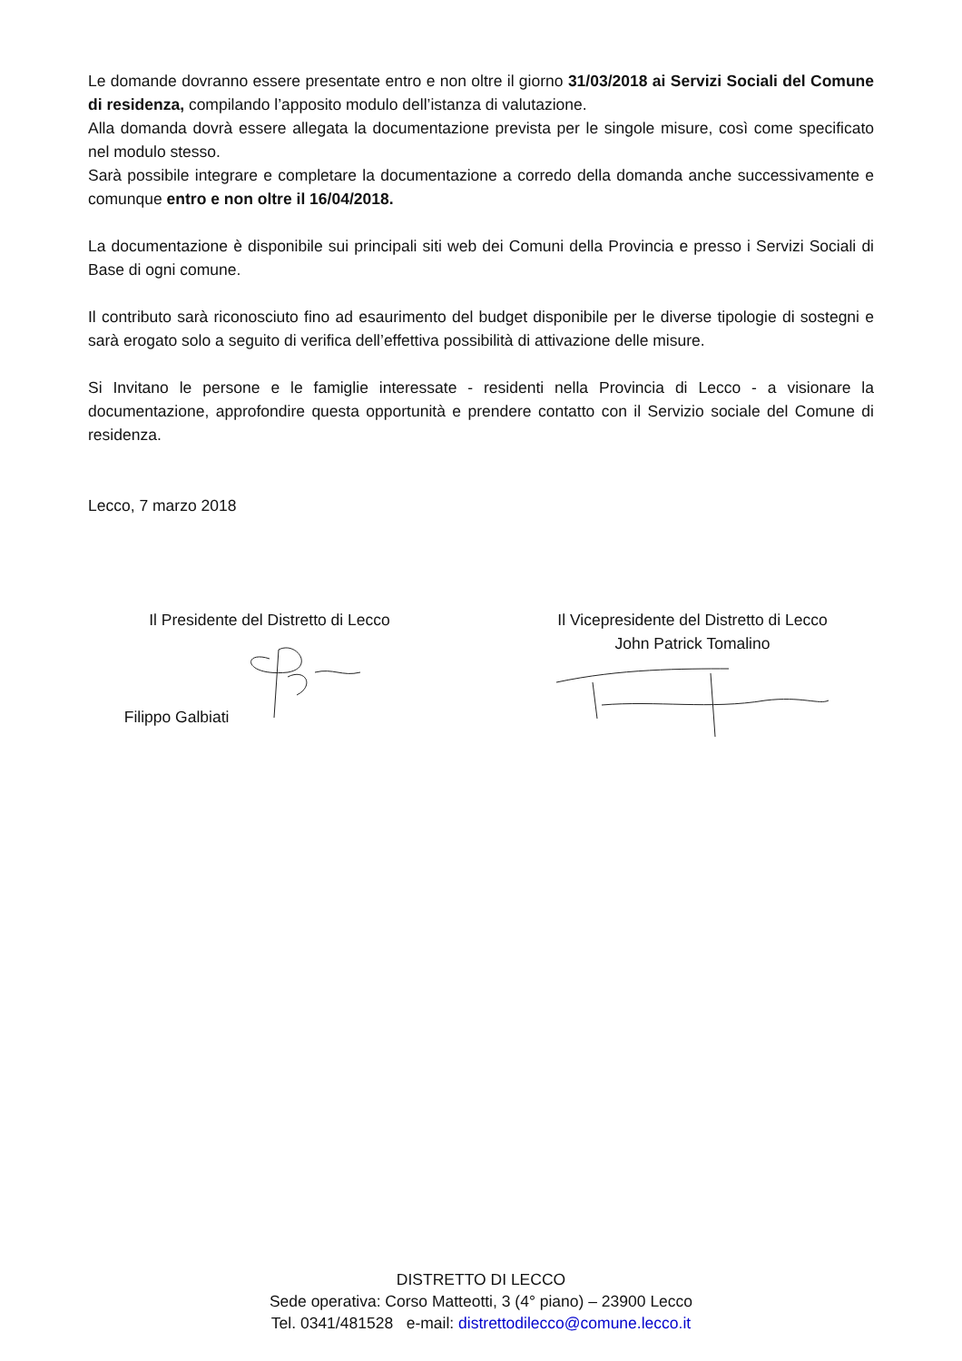Le domande dovranno essere presentate entro e non oltre il giorno 31/03/2018 ai Servizi Sociali del Comune di residenza, compilando l’apposito modulo dell’istanza di valutazione.
Alla domanda dovrà essere allegata la documentazione prevista per le singole misure, così come specificato nel modulo stesso.
Sarà possibile integrare e completare la documentazione a corredo della domanda anche successivamente e comunque entro e non oltre il 16/04/2018.
La documentazione è disponibile sui principali siti web dei Comuni della Provincia e presso i Servizi Sociali di Base di ogni comune.
Il contributo sarà riconosciuto fino ad esaurimento del budget disponibile per le diverse tipologie di sostegni e sarà erogato solo a seguito di verifica dell’effettiva possibilità di attivazione delle misure.
Si Invitano le persone e le famiglie interessate - residenti nella Provincia di Lecco - a visionare la documentazione, approfondire questa opportunità e prendere contatto con il Servizio sociale del Comune di residenza.
Lecco, 7 marzo 2018
Il Presidente del Distretto di Lecco
Filippo Galbiati
Il Vicepresidente del Distretto di Lecco
John Patrick Tomalino
DISTRETTO DI LECCO
Sede operativa: Corso Matteotti, 3 (4° piano) – 23900 Lecco
Tel. 0341/481528 e-mail: distrettodilecco@comune.lecco.it